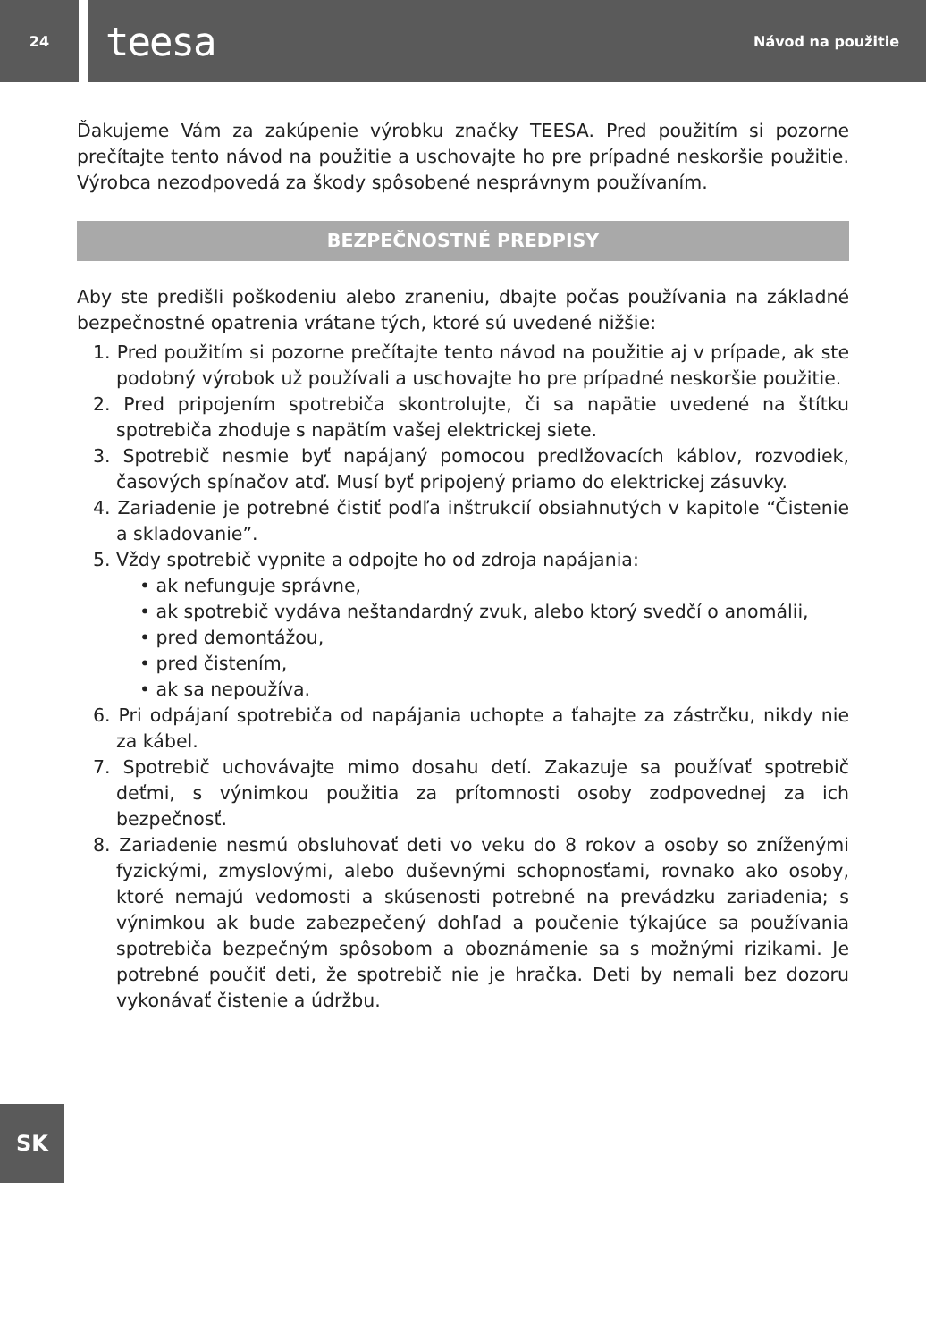24
teesa Návod na použitie
Ďakujeme Vám za zakúpenie výrobku značky TEESA. Pred použitím si pozorne prečítajte tento návod na použitie a uschovajte ho pre prípadné neskoršie použitie. Výrobca nezodpovedá za škody spôsobené nesprávnym používaním.
BEZPEČNOSTNÉ PREDPISY
Aby ste predišli poškodeniu alebo zraneniu, dbajte počas používania na základné bezpečnostné opatrenia vrátane tých, ktoré sú uvedené nižšie:
1. Pred použitím si pozorne prečítajte tento návod na použitie aj v prípade, ak ste podobný výrobok už používali a uschovajte ho pre prípadné neskoršie použitie.
2. Pred pripojením spotrebiča skontrolujte, či sa napätie uvedené na štítku spotrebiča zhoduje s napätím vašej elektrickej siete.
3. Spotrebič nesmie byť napájaný pomocou predlžovacích káblov, rozvodiek, časových spínačov atď. Musí byť pripojený priamo do elektrickej zásuvky.
4. Zariadenie je potrebné čistiť podľa inštrukcií obsiahnutých v kapitole “Čistenie a skladovanie”.
5. Vždy spotrebič vypnite a odpojte ho od zdroja napájania:
• ak nefunguje správne,
• ak spotrebič vydáva neštandardný zvuk, alebo ktorý svedčí o anomálii,
• pred demontážou,
• pred čistením,
• ak sa nepoužíva.
6. Pri odpájaní spotrebiča od napájania uchopte a ťahajte za zástrčku, nikdy nie za kábel.
7. Spotrebič uchovávajte mimo dosahu detí. Zakazuje sa používať spotrebič deťmi, s výnimkou použitia za prítomnosti osoby zodpovednej za ich bezpečnosť.
8. Zariadenie nesmú obsluhovať deti vo veku do 8 rokov a osoby so zníženými fyzickými, zmyslovými, alebo duševnými schopnosťami, rovnako ako osoby, ktoré nemajú vedomosti a skúsenosti potrebné na prevádzku zariadenia; s výnimkou ak bude zabezpečený dohľad a poučenie týkajúce sa používania spotrebiča bezpečným spôsobom a oboznámenie sa s možnými rizikami. Je potrebné poučiť deti, že spotrebič nie je hračka. Deti by nemali bez dozoru vykonávať čistenie a údržbu.
SK